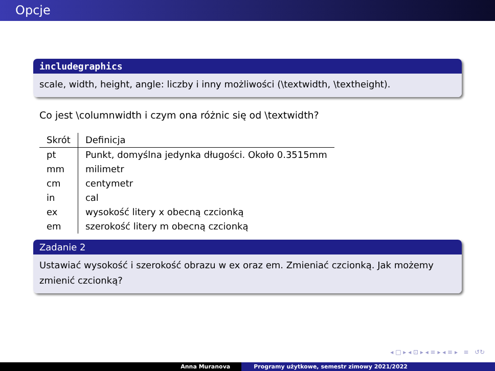Opcje
includegraphics
scale, width, height, angle: liczby i inny możliwości (\textwidth, \textheight).
Co jest \columnwidth i czym ona różnic się od \textwidth?
| Skrót | Definicja |
| --- | --- |
| pt | Punkt, domyślna jedynka długości. Około 0.3515mm |
| mm | milimetr |
| cm | centymetr |
| in | cal |
| ex | wysokość litery x obecną czcionką |
| em | szerokość litery m obecną czcionką |
Zadanie 2
Ustawiać wysokość i szerokość obrazu w ex oraz em. Zmieniać czcionką. Jak możemy zmienić czcionką?
◂ □ ▸ ◂ ⊡ ▸ ◂ ≡ ▸ ◂ ≡ ▸ ≡ ↺↻
Anna Muranova Programy użytkowe, semestr zimowy 2021/2022